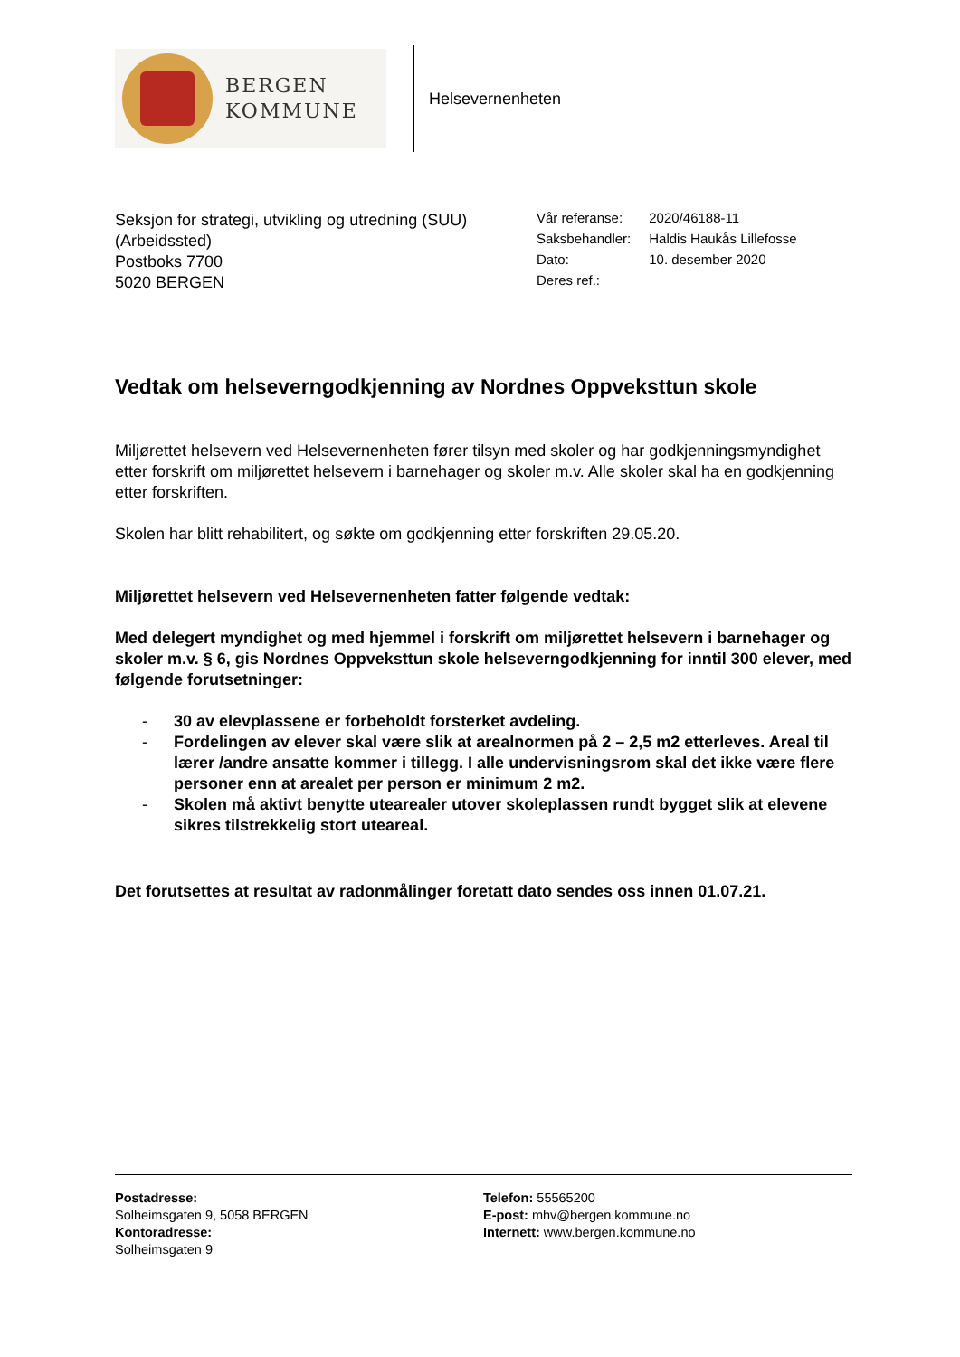BERGEN
KOMMUNE
Helsevernenheten
Seksjon for strategi, utvikling og utredning (SUU)
(Arbeidssted)
Postboks 7700
5020 BERGEN
| Vår referanse: | 2020/46188-11 |
| Saksbehandler: | Haldis Haukås Lillefosse |
| Dato: | 10. desember 2020 |
| Deres ref.: | |
Vedtak om helseverngodkjenning av Nordnes Oppveksttun skole
Miljørettet helsevern ved Helsevernenheten fører tilsyn med skoler og har godkjenningsmyndighet etter forskrift om miljørettet helsevern i barnehager og skoler m.v. Alle skoler skal ha en godkjenning etter forskriften.
Skolen har blitt rehabilitert, og søkte om godkjenning etter forskriften 29.05.20.
Miljørettet helsevern ved Helsevernenheten fatter følgende vedtak:
Med delegert myndighet og med hjemmel i forskrift om miljørettet helsevern i barnehager og skoler m.v. § 6, gis Nordnes Oppveksttun skole helseverngodkjenning for inntil 300 elever, med følgende forutsetninger:
- 30 av elevplassene er forbeholdt forsterket avdeling.
- Fordelingen av elever skal være slik at arealnormen på 2 – 2,5 m2 etterleves. Areal til lærer /andre ansatte kommer i tillegg. I alle undervisningsrom skal det ikke være flere personer enn at arealet per person er minimum 2 m2.
- Skolen må aktivt benytte utearealer utover skoleplassen rundt bygget slik at elevene sikres tilstrekkelig stort uteareal.
Det forutsettes at resultat av radonmålinger foretatt dato sendes oss innen 01.07.21.
Postadresse:
Solheimsgaten 9, 5058 BERGEN
Kontoradresse:
Solheimsgaten 9
Telefon: 55565200
E-post: mhv@bergen.kommune.no
Internett: www.bergen.kommune.no